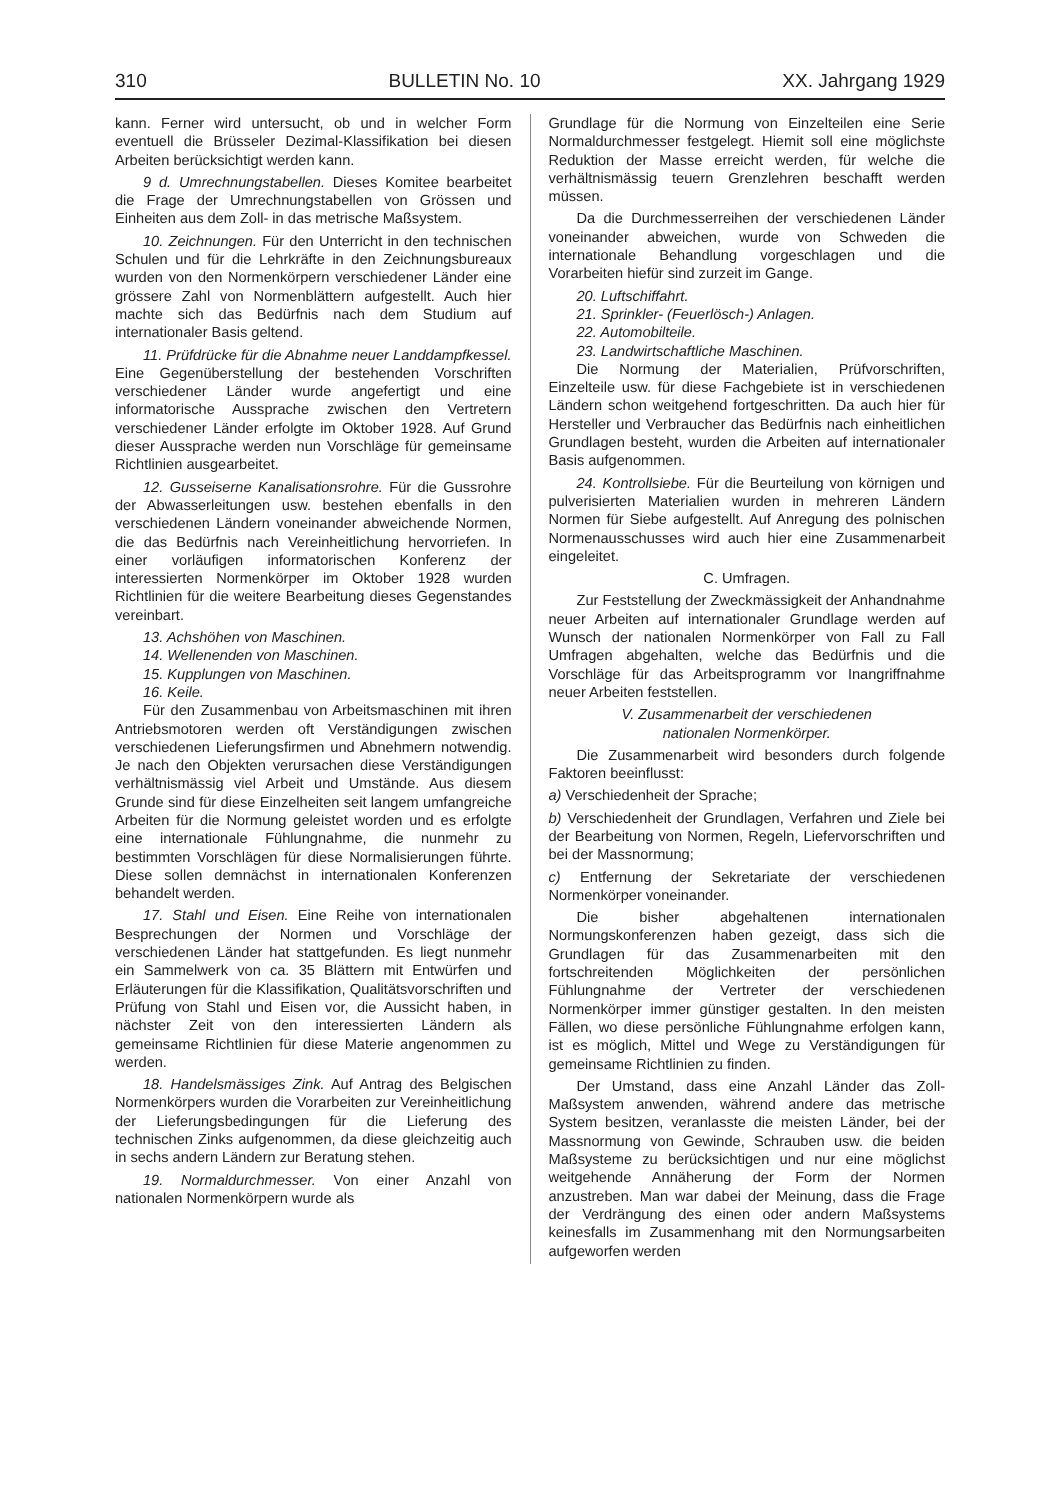310 BULLETIN No. 10 XX. Jahrgang 1929
kann. Ferner wird untersucht, ob und in welcher Form eventuell die Brüsseler Dezimal-Klassifikation bei diesen Arbeiten berücksichtigt werden kann.
9 d. Umrechnungstabellen. Dieses Komitee bearbeitet die Frage der Umrechnungstabellen von Grössen und Einheiten aus dem Zoll- in das metrische Maßsystem.
10. Zeichnungen. Für den Unterricht in den technischen Schulen und für die Lehrkräfte in den Zeichnungsbureaux wurden von den Normenkörpern verschiedener Länder eine grössere Zahl von Normenblättern aufgestellt. Auch hier machte sich das Bedürfnis nach dem Studium auf internationaler Basis geltend.
11. Prüfdrücke für die Abnahme neuer Landdampfkessel. Eine Gegenüberstellung der bestehenden Vorschriften verschiedener Länder wurde angefertigt und eine informatorische Aussprache zwischen den Vertretern verschiedener Länder erfolgte im Oktober 1928. Auf Grund dieser Aussprache werden nun Vorschläge für gemeinsame Richtlinien ausgearbeitet.
12. Gusseiserne Kanalisationsrohre. Für die Gussrohre der Abwasserleitungen usw. bestehen ebenfalls in den verschiedenen Ländern voneinander abweichende Normen, die das Bedürfnis nach Vereinheitlichung hervorriefen. In einer vorläufigen informatorischen Konferenz der interessierten Normenkörper im Oktober 1928 wurden Richtlinien für die weitere Bearbeitung dieses Gegenstandes vereinbart.
13. Achshöhen von Maschinen.
14. Wellenenden von Maschinen.
15. Kupplungen von Maschinen.
16. Keile.
Für den Zusammenbau von Arbeitsmaschinen mit ihren Antriebsmotoren werden oft Verständigungen zwischen verschiedenen Lieferungsfirmen und Abnehmern notwendig. Je nach den Objekten verursachen diese Verständigungen verhältnismässig viel Arbeit und Umstände. Aus diesem Grunde sind für diese Einzelheiten seit langem umfangreiche Arbeiten für die Normung geleistet worden und es erfolgte eine internationale Fühlungnahme, die nunmehr zu bestimmten Vorschlägen für diese Normalisierungen führte. Diese sollen demnächst in internationalen Konferenzen behandelt werden.
17. Stahl und Eisen. Eine Reihe von internationalen Besprechungen der Normen und Vorschläge der verschiedenen Länder hat stattgefunden. Es liegt nunmehr ein Sammelwerk von ca. 35 Blättern mit Entwürfen und Erläuterungen für die Klassifikation, Qualitätsvorschriften und Prüfung von Stahl und Eisen vor, die Aussicht haben, in nächster Zeit von den interessierten Ländern als gemeinsame Richtlinien für diese Materie angenommen zu werden.
18. Handelsmässiges Zink. Auf Antrag des Belgischen Normenkörpers wurden die Vorarbeiten zur Vereinheitlichung der Lieferungsbedingungen für die Lieferung des technischen Zinks aufgenommen, da diese gleichzeitig auch in sechs andern Ländern zur Beratung stehen.
19. Normaldurchmesser. Von einer Anzahl von nationalen Normenkörpern wurde als
Grundlage für die Normung von Einzelteilen eine Serie Normaldurchmesser festgelegt. Hiemit soll eine möglichste Reduktion der Masse erreicht werden, für welche die verhältnismässig teuern Grenzlehren beschafft werden müssen.
Da die Durchmesserreihen der verschiedenen Länder voneinander abweichen, wurde von Schweden die internationale Behandlung vorgeschlagen und die Vorarbeiten hiefür sind zurzeit im Gange.
20. Luftschiffahrt.
21. Sprinkler- (Feuerlösch-) Anlagen.
22. Automobilteile.
23. Landwirtschaftliche Maschinen.
Die Normung der Materialien, Prüfvorschriften, Einzelteile usw. für diese Fachgebiete ist in verschiedenen Ländern schon weitgehend fortgeschritten. Da auch hier für Hersteller und Verbraucher das Bedürfnis nach einheitlichen Grundlagen besteht, wurden die Arbeiten auf internationaler Basis aufgenommen.
24. Kontrollsiebe. Für die Beurteilung von körnigen und pulverisierten Materialien wurden in mehreren Ländern Normen für Siebe aufgestellt. Auf Anregung des polnischen Normenausschusses wird auch hier eine Zusammenarbeit eingeleitet.
C. Umfragen.
Zur Feststellung der Zweckmässigkeit der Anhandnahme neuer Arbeiten auf internationaler Grundlage werden auf Wunsch der nationalen Normenkörper von Fall zu Fall Umfragen abgehalten, welche das Bedürfnis und die Vorschläge für das Arbeitsprogramm vor Inangriffnahme neuer Arbeiten feststellen.
V. Zusammenarbeit der verschiedenen
nationalen Normenkörper.
Die Zusammenarbeit wird besonders durch folgende Faktoren beeinflusst:
a) Verschiedenheit der Sprache;
b) Verschiedenheit der Grundlagen, Verfahren und Ziele bei der Bearbeitung von Normen, Regeln, Liefervorschriften und bei der Massnormung;
c) Entfernung der Sekretariate der verschiedenen Normenkörper voneinander.
Die bisher abgehaltenen internationalen Normungskonferenzen haben gezeigt, dass sich die Grundlagen für das Zusammenarbeiten mit den fortschreitenden Möglichkeiten der persönlichen Fühlungnahme der Vertreter der verschiedenen Normenkörper immer günstiger gestalten. In den meisten Fällen, wo diese persönliche Fühlungnahme erfolgen kann, ist es möglich, Mittel und Wege zu Verständigungen für gemeinsame Richtlinien zu finden.
Der Umstand, dass eine Anzahl Länder das Zoll-Maßsystem anwenden, während andere das metrische System besitzen, veranlasste die meisten Länder, bei der Massnormung von Gewinde, Schrauben usw. die beiden Maßsysteme zu berücksichtigen und nur eine möglichst weitgehende Annäherung der Form der Normen anzustreben. Man war dabei der Meinung, dass die Frage der Verdrängung des einen oder andern Maßsystems keinesfalls im Zusammenhang mit den Normungsarbeiten aufgeworfen werden